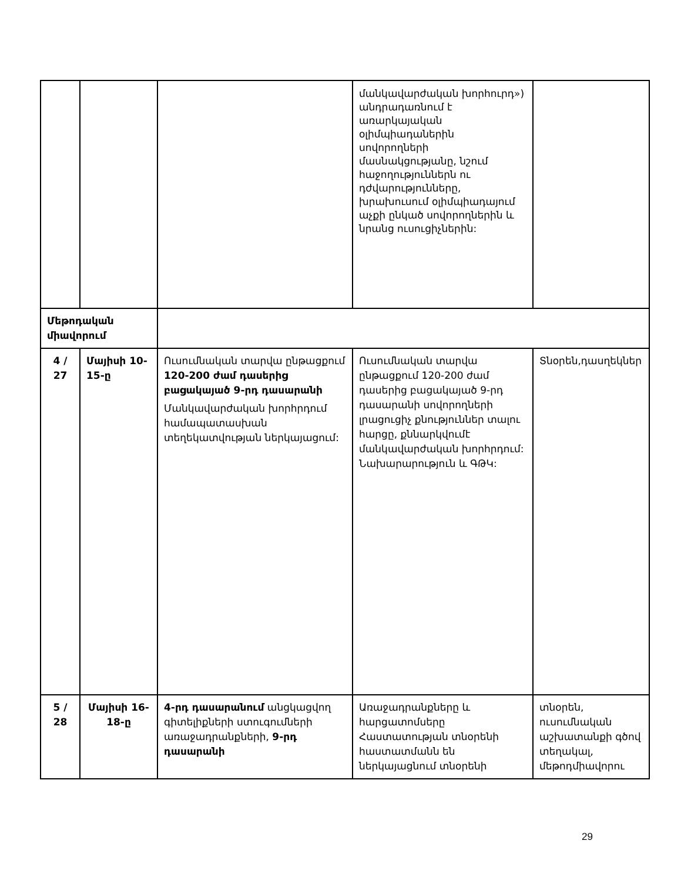| | | | մանկավարժական խորհուրդ») անդրադառնում է առարկայական օլիմպիադաներին սովորողների մասնակցությանը, նշում հաջողություններն ու դժվարությունները, խրախուսում օլիմպիադայում աչքի ընկած սովորողներին և նրանց ուսուցիչներին: | |
| Մեթոդական միավորում | | | | |
| 4 / 27 | Մայիսի 10-15-ը | Ուսումնական տարվա ընթացքում 120-200 ժամ դասերից բացակայած 9-րդ դասարանի Մանկավարժական խորհրդում համապատասխան տեղեկատվության ներկայացում: | Ուսումնական տարվա ընթացքում 120-200 ժամ դասերից բացակայած 9-րդ դասարանի սովորողների լրացուցիչ քնություններ տալու հարցը, քննարկվումէ մանկավարժական խորհրդում: Նախարարություն և ԳԹԿ: | Տնօրեն,դասղեկներ |
| 5 / 28 | Մայիսի 16-18-ը | 4-րդ դասարանում անցկացվող գիտելիքների ստուգումների առաջադրանքների, 9-րդ դասարանի | Առաջադրանքները և հարցատոմսերը Հաստատության տնօրենի հաստատմանն են ներկայացնում տնօրենի | տնօրեն, ուսումնական աշխատանքի գծով տեղակալ, մեթոդմիավորու |
29